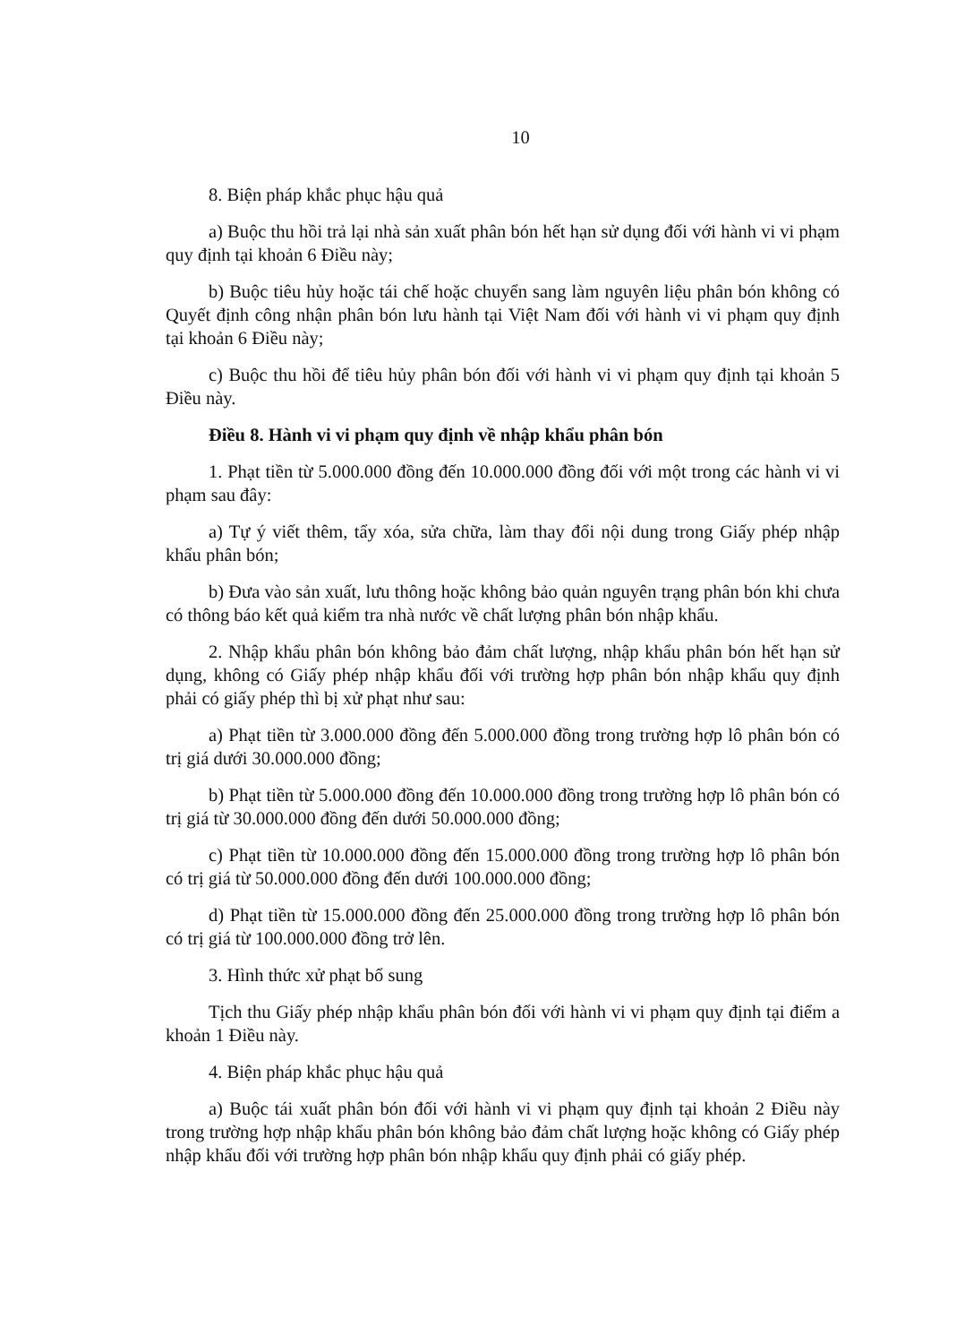10
8. Biện pháp khắc phục hậu quả
a) Buộc thu hồi trả lại nhà sản xuất phân bón hết hạn sử dụng đối với hành vi vi phạm quy định tại khoản 6 Điều này;
b) Buộc tiêu hủy hoặc tái chế hoặc chuyển sang làm nguyên liệu phân bón không có Quyết định công nhận phân bón lưu hành tại Việt Nam đối với hành vi vi phạm quy định tại khoản 6 Điều này;
c) Buộc thu hồi để tiêu hủy phân bón đối với hành vi vi phạm quy định tại khoản 5 Điều này.
Điều 8. Hành vi vi phạm quy định về nhập khẩu phân bón
1. Phạt tiền từ 5.000.000 đồng đến 10.000.000 đồng đối với một trong các hành vi vi phạm sau đây:
a) Tự ý viết thêm, tẩy xóa, sửa chữa, làm thay đổi nội dung trong Giấy phép nhập khẩu phân bón;
b) Đưa vào sản xuất, lưu thông hoặc không bảo quản nguyên trạng phân bón khi chưa có thông báo kết quả kiểm tra nhà nước về chất lượng phân bón nhập khẩu.
2. Nhập khẩu phân bón không bảo đảm chất lượng, nhập khẩu phân bón hết hạn sử dụng, không có Giấy phép nhập khẩu đối với trường hợp phân bón nhập khẩu quy định phải có giấy phép thì bị xử phạt như sau:
a) Phạt tiền từ 3.000.000 đồng đến 5.000.000 đồng trong trường hợp lô phân bón có trị giá dưới 30.000.000 đồng;
b) Phạt tiền từ 5.000.000 đồng đến 10.000.000 đồng trong trường hợp lô phân bón có trị giá từ 30.000.000 đồng đến dưới 50.000.000 đồng;
c) Phạt tiền từ 10.000.000 đồng đến 15.000.000 đồng trong trường hợp lô phân bón có trị giá từ 50.000.000 đồng đến dưới 100.000.000 đồng;
d) Phạt tiền từ 15.000.000 đồng đến 25.000.000 đồng trong trường hợp lô phân bón có trị giá từ 100.000.000 đồng trở lên.
3. Hình thức xử phạt bổ sung
Tịch thu Giấy phép nhập khẩu phân bón đối với hành vi vi phạm quy định tại điểm a khoản 1 Điều này.
4. Biện pháp khắc phục hậu quả
a) Buộc tái xuất phân bón đối với hành vi vi phạm quy định tại khoản 2 Điều này trong trường hợp nhập khẩu phân bón không bảo đảm chất lượng hoặc không có Giấy phép nhập khẩu đối với trường hợp phân bón nhập khẩu quy định phải có giấy phép.